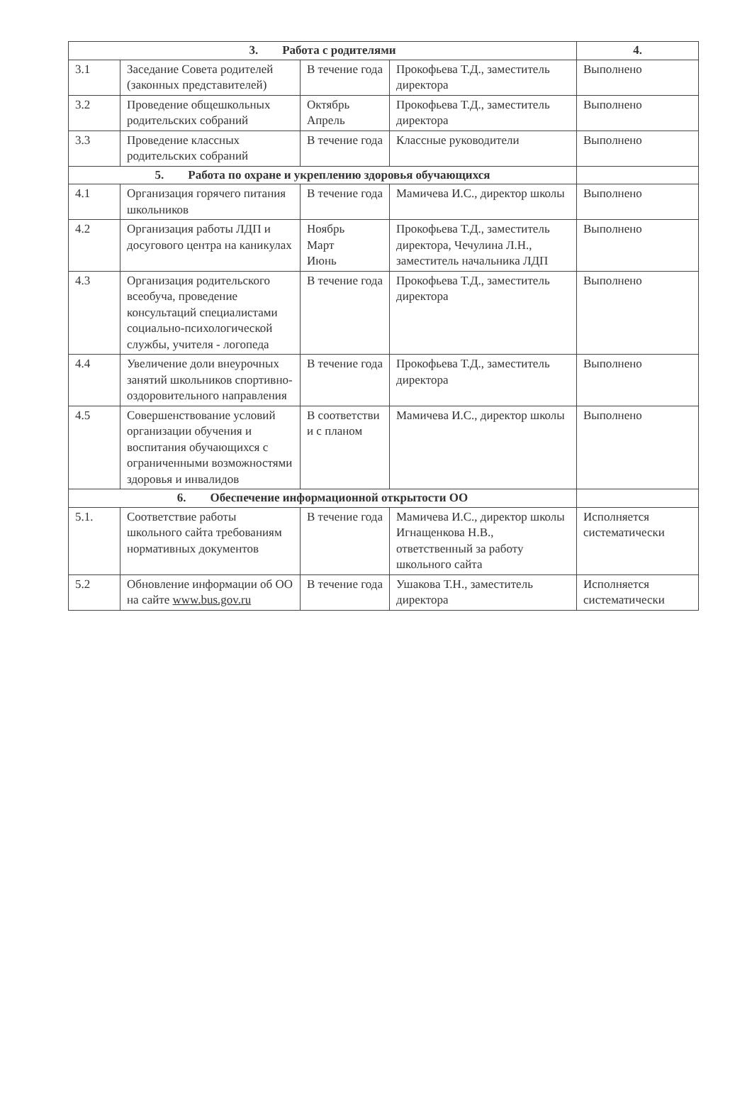| 3. Работа с родителями | | | | 4. |
| --- | --- | --- | --- | --- |
| 3.1 | Заседание Совета родителей (законных представителей) | В течение года | Прокофьева Т.Д., заместитель директора | Выполнено |
| 3.2 | Проведение общешкольных родительских собраний | Октябрь Апрель | Прокофьева Т.Д., заместитель директора | Выполнено |
| 3.3 | Проведение классных родительских собраний | В течение года | Классные руководители | Выполнено |
| 5. Работа по охране и укреплению здоровья обучающихся | | | | |
| 4.1 | Организация горячего питания школьников | В течение года | Мамичева И.С., директор школы | Выполнено |
| 4.2 | Организация работы ЛДП и досугового центра на каникулах | Ноябрь Март Июнь | Прокофьева Т.Д., заместитель директора, Чечулина Л.Н., заместитель начальника ЛДП | Выполнено |
| 4.3 | Организация родительского всеобуча, проведение консультаций специалистами социально-психологической службы, учителя - логопеда | В течение года | Прокофьева Т.Д., заместитель директора | Выполнено |
| 4.4 | Увеличение доли внеурочных занятий школьников спортивно-оздоровительного направления | В течение года | Прокофьева Т.Д., заместитель директора | Выполнено |
| 4.5 | Совершенствование условий организации обучения и воспитания обучающихся с ограниченными возможностями здоровья и инвалидов | В соответстви и с планом | Мамичева И.С., директор школы | Выполнено |
| 6. Обеспечение информационной открытости ОО | | | | |
| 5.1. | Соответствие работы школьного сайта требованиям нормативных документов | В течение года | Мамичева И.С., директор школы Игнащенкова Н.В., ответственный за работу школьного сайта | Исполняется систематически |
| 5.2 | Обновление информации об ОО на сайте www.bus.gov.ru | В течение года | Ушакова Т.Н., заместитель директора | Исполняется систематически |